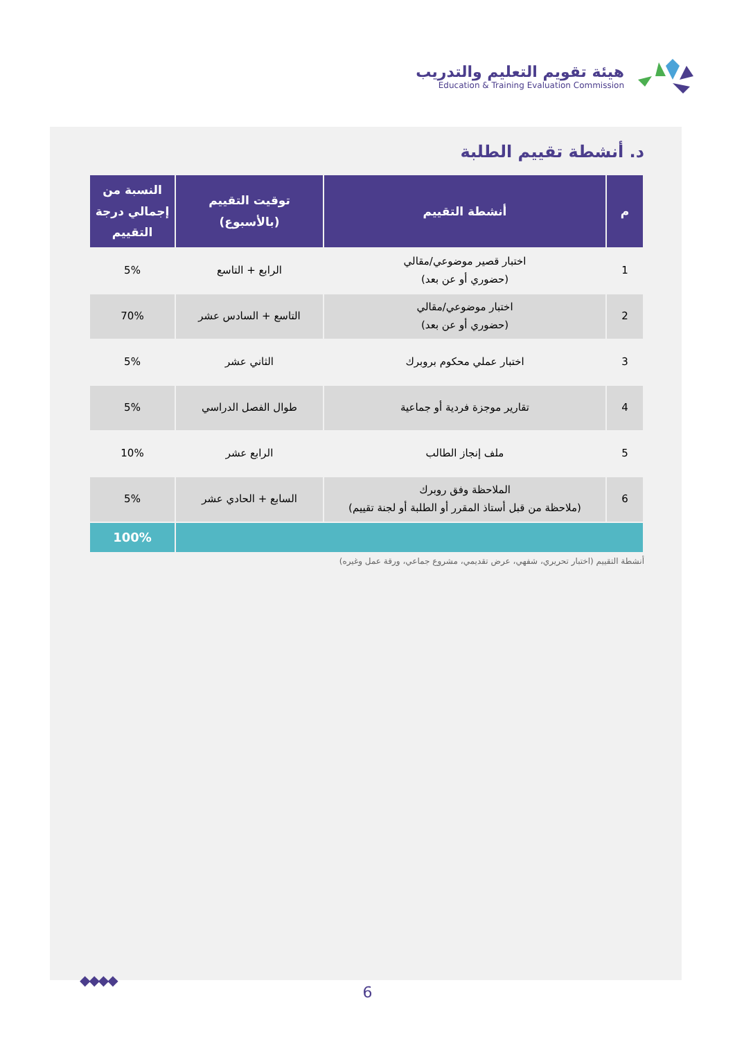هيئة تقويم التعليم والتدريب
Education & Training Evaluation Commission
د. أنشطة تقييم الطلبة
| م | أنشطة التقييم | توقيت التقييم (بالأسبوع) | النسبة من إجمالي درجة التقييم |
| --- | --- | --- | --- |
| 1 | اختبار قصير موضوعي/مقالي (حضوري أو عن بعد) | الرابع + التاسع | 5% |
| 2 | اختبار موضوعي/مقالي (حضوري أو عن بعد) | التاسع + السادس عشر | 70% |
| 3 | اختبار عملي محكوم بروبرك | الثاني عشر | 5% |
| 4 | تقارير موجزة فردية أو جماعية | طوال الفصل الدراسي | 5% |
| 5 | ملف إنجاز الطالب | الرابع عشر | 10% |
| 6 | الملاحظة وفق روبرك (ملاحظة من قبل أستاذ المقرر أو الطلبة أو لجنة تقييم) | السابع + الحادي عشر | 5% |
| | | | 100% |
أنشطة التقييم (اختبار تحريري، شفهي، عرض تقديمي، مشروع جماعي، ورقة عمل وغيره)
◆◆◆◆
6